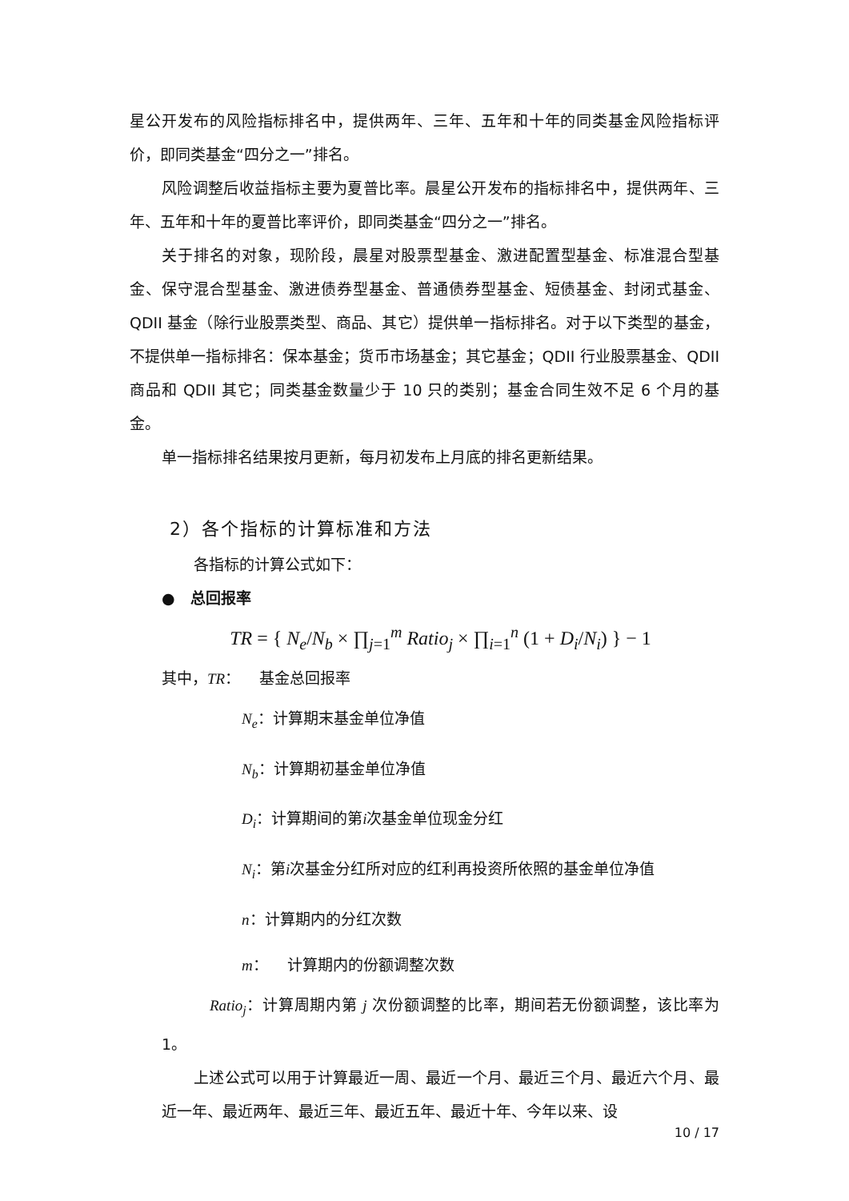星公开发布的风险指标排名中，提供两年、三年、五年和十年的同类基金风险指标评价，即同类基金“四分之一”排名。
风险调整后收益指标主要为夏普比率。晨星公开发布的指标排名中，提供两年、三年、五年和十年的夏普比率评价，即同类基金“四分之一”排名。
关于排名的对象，现阶段，晨星对股票型基金、激进配置型基金、标准混合型基金、保守混合型基金、激进债券型基金、普通债券型基金、短债基金、封闭式基金、QDII 基金（除行业股票类型、商品、其它）提供单一指标排名。对于以下类型的基金，不提供单一指标排名：保本基金；货币市场基金；其它基金；QDII 行业股票基金、QDII 商品和 QDII 其它；同类基金数量少于 10 只的类别；基金合同生效不足 6 个月的基金。
单一指标排名结果按月更新，每月初发布上月底的排名更新结果。
2）各个指标的计算标准和方法
各指标的计算公式如下：
● 总回报率
TR = { N<sub>e</sub>/N<sub>b</sub> × ∏<sub>j=1</sub><sup>m</sup> Ratio<sub>j</sub> × ∏<sub>i=1</sub><sup>n</sup> (1 + D<sub>i</sub>/N<sub>i</sub>) } − 1
其中，TR： 基金总回报率
N<sub>e</sub>：计算期末基金单位净值
N<sub>b</sub>：计算期初基金单位净值
D<sub>i</sub>：计算期间的第i次基金单位现金分红
N<sub>i</sub>：第i次基金分红所对应的红利再投资所依照的基金单位净值
n：计算期内的分红次数
m： 计算期内的份额调整次数
Ratio<sub>j</sub>：计算周期内第 j 次份额调整的比率，期间若无份额调整，该比率为 1。
上述公式可以用于计算最近一周、最近一个月、最近三个月、最近六个月、最近一年、最近两年、最近三年、最近五年、最近十年、今年以来、设
10 / 17